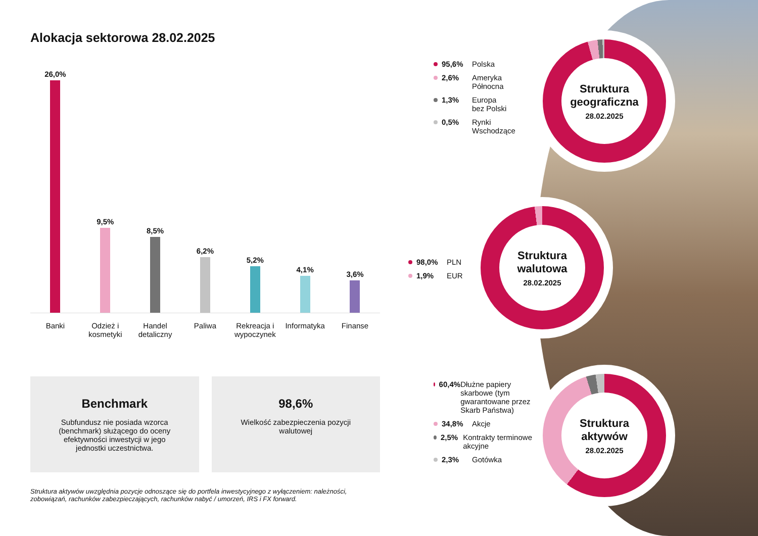Alokacja sektorowa 28.02.2025
26,0%
9,5%
8,5%
6,2%
5,2%
4,1%
3,6%
Banki Odzież i kosmetyki
Handel detaliczny
Paliwa Rekreacja i wypoczynek
Informatyka
Finanse
Benchmark
Subfundusz nie posiada wzorca (benchmark) służącego do oceny efektywności inwestycji w jego jednostki uczestnictwa.
98,6%
Wielkość zabezpieczenia pozycji walutowej
Struktura aktywów uwzględnia pozycje odnoszące się do portfela inwestycyjnego z wyłączeniem: należności, zobowiązań, rachunków zabezpieczających, rachunków nabyć / umorzeń, IRS i FX forward.
95,6% Polska
2,6% Ameryka
Północna
1,3% Europa
bez Polski
0,5% Rynki
Wschodzące
Struktura geograficzna
28.02.2025
98,0% PLN
1,9% EUR
Struktura walutowa
28.02.2025
60,4% Dłużne papiery skarbowe (tym gwarantowane przez Skarb Państwa)
34,8% Akcje
2,5% Kontrakty terminowe akcyjne
2,3% Gotówka
Struktura aktywów
28.02.2025